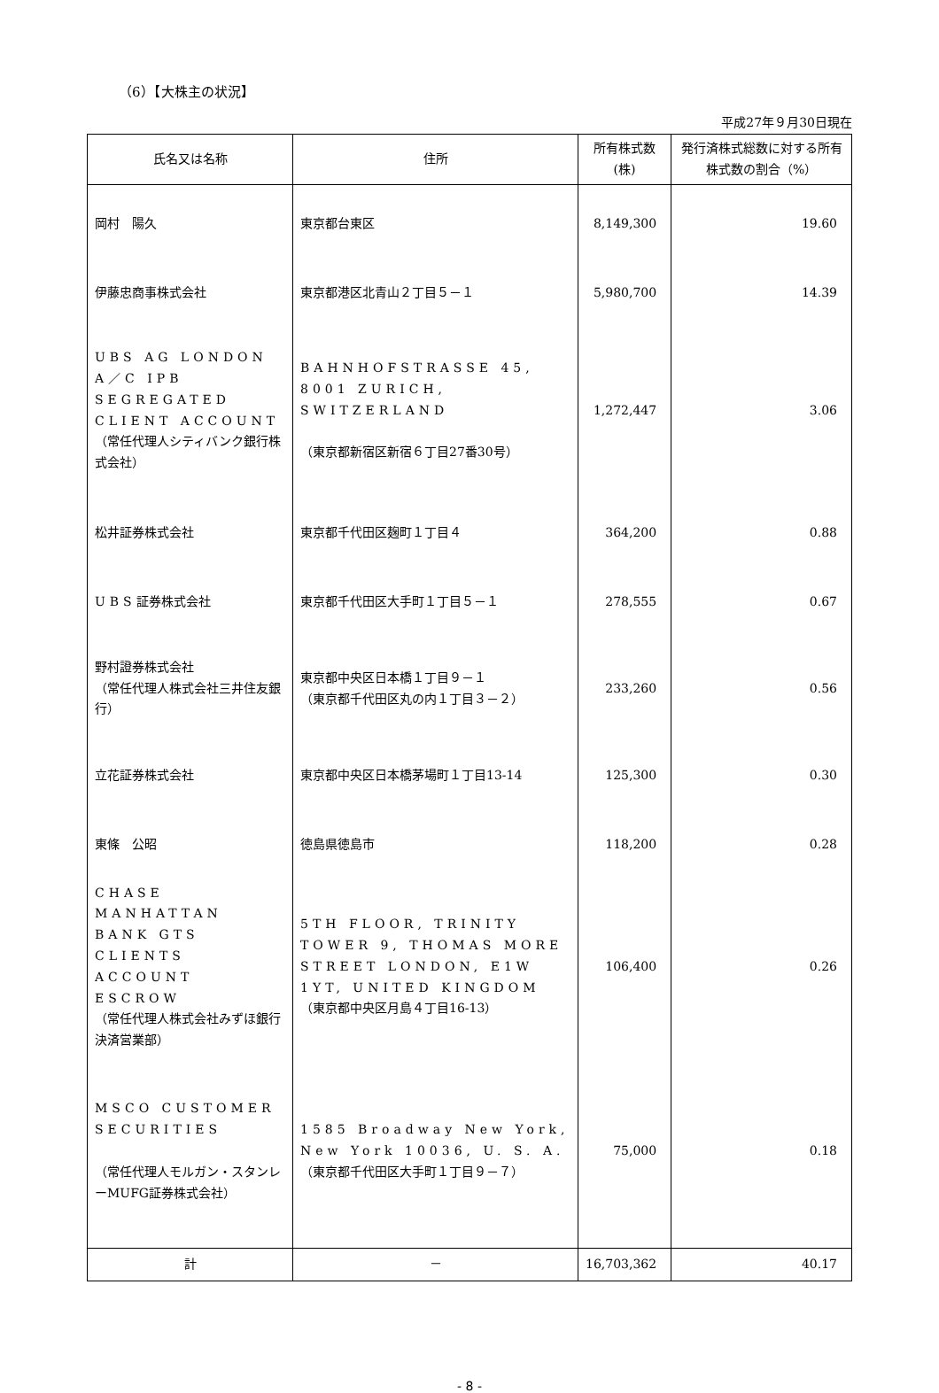（6）【大株主の状況】
平成27年９月30日現在
| 氏名又は名称 | 住所 | 所有株式数 (株) | 発行済株式総数に対する所有株式数の割合（%） |
| --- | --- | --- | --- |
| 岡村 陽久 | 東京都台東区 | 8,149,300 | 19.60 |
| 伊藤忠商事株式会社 | 東京都港区北青山２丁目５－１ | 5,980,700 | 14.39 |
| UBS AG LONDON A／C IPB SEGREGATED CLIENT ACCOUNT （常任代理人シティバンク銀行株式会社） | BAHNHOFSTRASSE 45, 8001 ZURICH, SWITZERLAND （東京都新宿区新宿６丁目27番30号） | 1,272,447 | 3.06 |
| 松井証券株式会社 | 東京都千代田区麹町１丁目４ | 364,200 | 0.88 |
| UBS 証券株式会社 | 東京都千代田区大手町１丁目５－１ | 278,555 | 0.67 |
| 野村證券株式会社 （常任代理人株式会社三井住友銀行） | 東京都中央区日本橋１丁目９－１ （東京都千代田区丸の内１丁目３－２） | 233,260 | 0.56 |
| 立花証券株式会社 | 東京都中央区日本橋茅場町１丁目13-14 | 125,300 | 0.30 |
| 東條 公昭 | 徳島県徳島市 | 118,200 | 0.28 |
| CHASE MANHATTAN BANK GTS CLIENTS ACCOUNT ESCROW （常任代理人株式会社みずほ銀行決済営業部） | 5TH FLOOR, TRINITY TOWER 9, THOMAS MORE STREET LONDON, E1W 1YT, UNITED KINGDOM （東京都中央区月島４丁目16-13） | 106,400 | 0.26 |
| MSCO CUSTOMER SECURITIES （常任代理人モルガン・スタンレーMUFG証券株式会社） | 1585 Broadway New York, New York 10036, U. S. A. （東京都千代田区大手町１丁目９－７） | 75,000 | 0.18 |
| 計 | － | 16,703,362 | 40.17 |
- 8 -